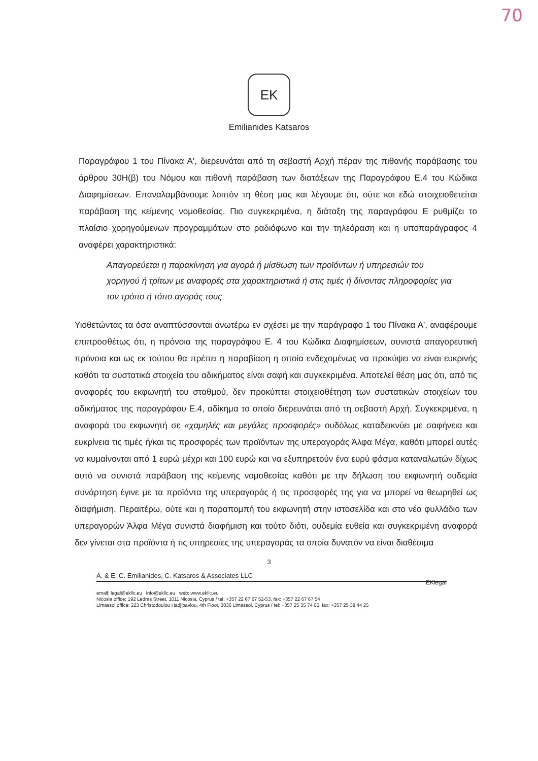70
EK
Emilianides Katsaros
Παραγράφου 1 του Πίνακα Α', διερευνάται από τη σεβαστή Αρχή πέραν της πιθανής παράβασης του άρθρου 30Η(β) του Νόμου και πιθανή παράβαση των διατάξεων της Παραγράφου Ε.4 του Κώδικα Διαφημίσεων. Επαναλαμβάνουμε λοιπόν τη θέση μας και λέγουμε ότι, ούτε και εδώ στοιχειοθετείται παράβαση της κείμενης νομοθεσίας. Πιο συγκεκριμένα, η διάταξη της παραγράφου Ε ρυθμίζει το πλαίσιο χορηγούμενων προγραμμάτων στο ραδιόφωνο και την τηλεόραση και η υποπαράγραφος 4 αναφέρει χαρακτηριστικά:
Απαγορεύεται η παρακίνηση για αγορά ή μίσθωση των προϊόντων ή υπηρεσιών του χορηγού ή τρίτων με αναφορές στα χαρακτηριστικά ή στις τιμές ή δίνοντας πληροφορίες για τον τρόπο ή τόπο αγοράς τους
Υιοθετώντας τα όσα αναπτύσσονται ανωτέρω εν σχέσει με την παράγραφο 1 του Πίνακα Α', αναφέρουμε επιπροσθέτως ότι, η πρόνοια της παραγράφου Ε. 4 του Κώδικα Διαφημίσεων, συνιστά απαγορευτική πρόνοια και ως εκ τούτου θα πρέπει η παραβίαση η οποία ενδεχομένως να προκύψει να είναι ευκρινής καθότι τα συστατικά στοιχεία του αδικήματος είναι σαφή και συγκεκριμένα. Αποτελεί θέση μας ότι, από τις αναφορές του εκφωνητή του σταθμού, δεν προκύπτει στοιχειοθέτηση των συστατικών στοιχείων του αδικήματος της παραγράφου Ε.4, αδίκημα το οποίο διερευνάται από τη σεβαστή Αρχή. Συγκεκριμένα, η αναφορά του εκφωνητή σε «χαμηλές και μεγάλες προσφορές» ουδόλως καταδεικνύει με σαφήνεια και ευκρίνεια τις τιμές ή/και τις προσφορές των προϊόντων της υπεραγοράς Άλφα Μέγα, καθότι μπορεί αυτές να κυμαίνονται από 1 ευρώ μέχρι και 100 ευρώ και να εξυπηρετούν ένα ευρύ φάσμα καταναλωτών δίχως αυτό να συνιστά παράβαση της κείμενης νομοθεσίας καθότι με την δήλωση του εκφωνητή ουδεμία συνάρτηση έγινε με τα προϊόντα της υπεραγοράς ή τις προσφορές της για να μπορεί να θεωρηθεί ως διαφήμιση. Περαιτέρω, ούτε και η παραπομπή του εκφωνητή στην ιστοσελίδα και στο νέο φυλλάδιο των υπεραγορών Άλφα Μέγα συνιστά διαφήμιση και τούτο διότι, ουδεμία ευθεία και συγκεκριμένη αναφορά δεν γίνεται στα προϊόντα ή τις υπηρεσίες της υπεραγοράς τα οποία δυνατόν να είναι διαθέσιμα
3
A. & E. C. Emilianides, C. Katsaros & Associates LLC
EKlegal
email: legal@ekllc.eu info@ekllc.eu web: www.ekllc.eu
Nicosia office: 192 Ledras Street, 1011 Nicosia, Cyprus / tel: +357 22 67 67 52-53, fax: +357 22 67 67 54
Limassol office: 223 Christodoulou Hadjipavlou, 4th Floor, 3036 Limassol, Cyprus / tel: +357 25 35 74 00, fax: +357 25 38 44 25